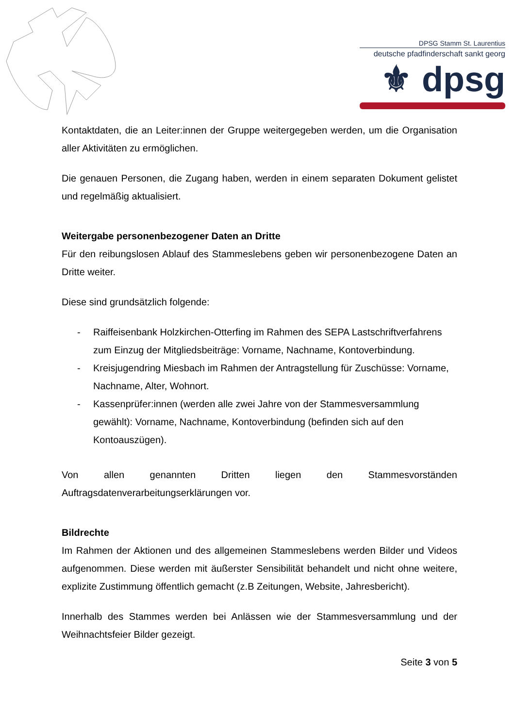DPSG Stamm St. Laurentius
deutsche pfadfinderschaft sankt georg
⚜ dpsg
Kontaktdaten, die an Leiter:innen der Gruppe weitergegeben werden, um die Organisation aller Aktivitäten zu ermöglichen.
Die genauen Personen, die Zugang haben, werden in einem separaten Dokument gelistet und regelmäßig aktualisiert.
Weitergabe personenbezogener Daten an Dritte
Für den reibungslosen Ablauf des Stammeslebens geben wir personenbezogene Daten an Dritte weiter.
Diese sind grundsätzlich folgende:
- Raiffeisenbank Holzkirchen-Otterfing im Rahmen des SEPA Lastschriftverfahrens zum Einzug der Mitgliedsbeiträge: Vorname, Nachname, Kontoverbindung.
- Kreisjugendring Miesbach im Rahmen der Antragstellung für Zuschüsse: Vorname, Nachname, Alter, Wohnort.
- Kassenprüfer:innen (werden alle zwei Jahre von der Stammesversammlung gewählt): Vorname, Nachname, Kontoverbindung (befinden sich auf den Kontoauszügen).
Von allen genannten Dritten liegen den Stammesvorständen Auftragsdatenverarbeitungserklärungen vor.
Bildrechte
Im Rahmen der Aktionen und des allgemeinen Stammeslebens werden Bilder und Videos aufgenommen. Diese werden mit äußerster Sensibilität behandelt und nicht ohne weitere, explizite Zustimmung öffentlich gemacht (z.B Zeitungen, Website, Jahresbericht).
Innerhalb des Stammes werden bei Anlässen wie der Stammesversammlung und der Weihnachtsfeier Bilder gezeigt.
Seite 3 von 5